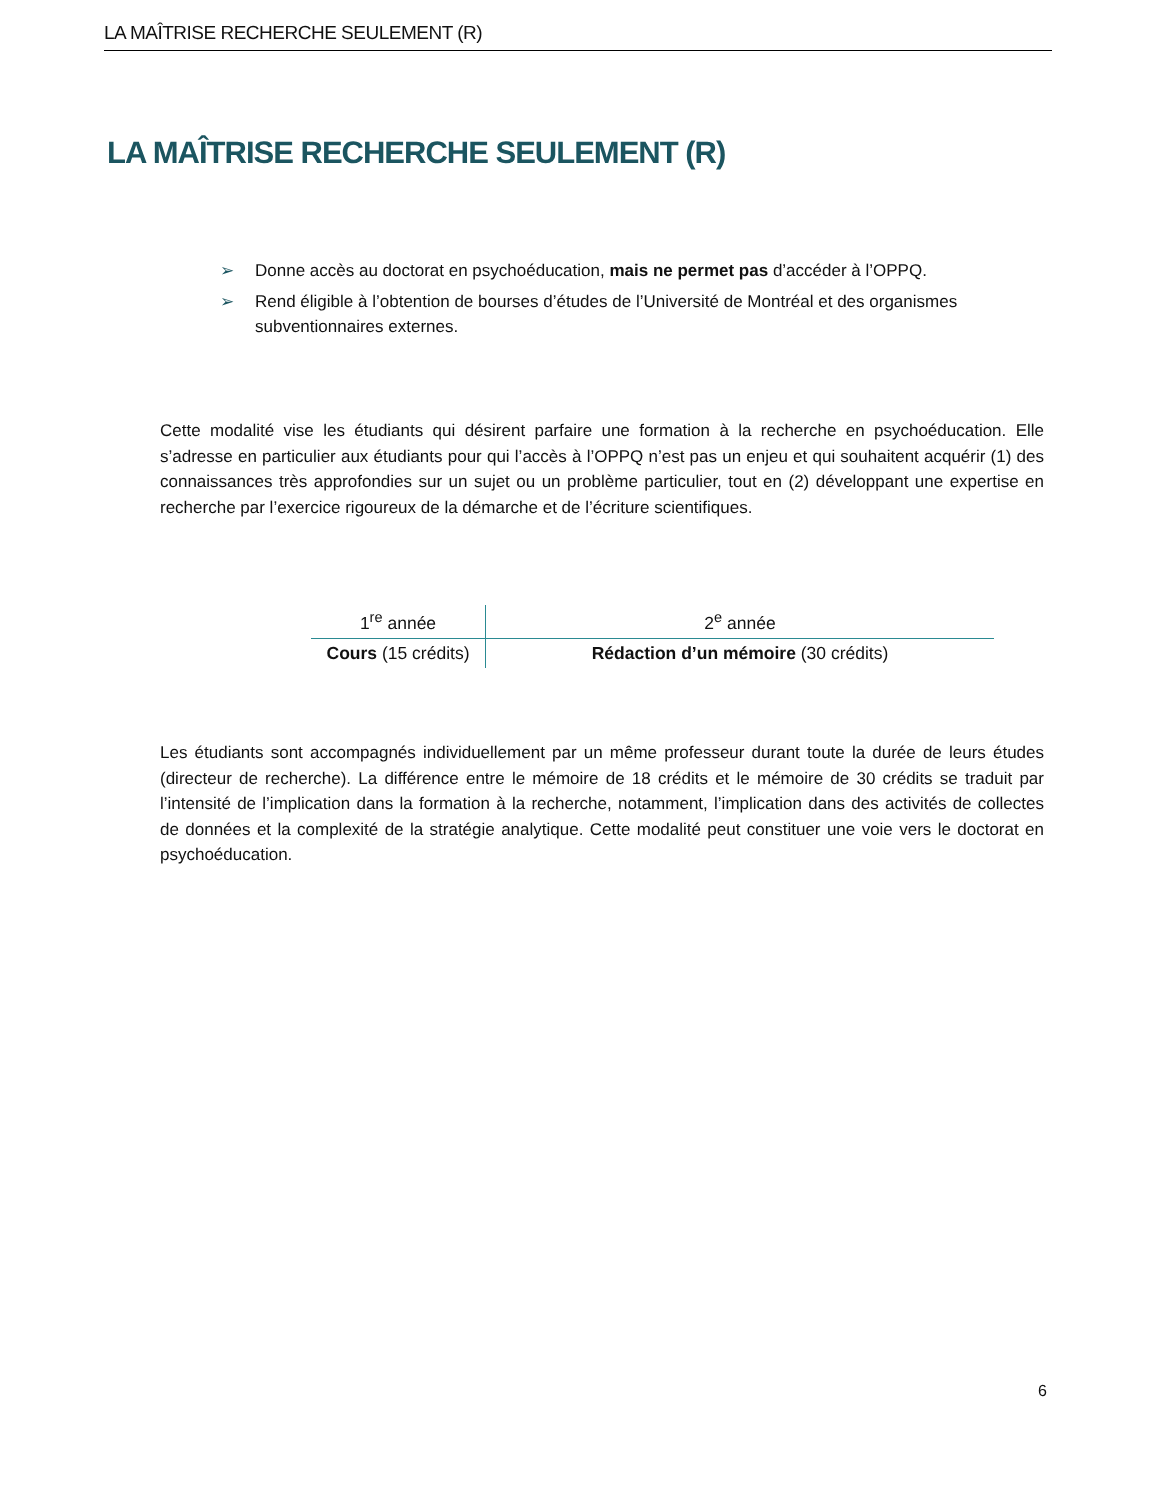LA MAÎTRISE RECHERCHE SEULEMENT (R)
LA MAÎTRISE RECHERCHE SEULEMENT (R)
➢ Donne accès au doctorat en psychoéducation, mais ne permet pas d’accéder à l’OPPQ.
➢ Rend éligible à l’obtention de bourses d’études de l’Université de Montréal et des organismes subventionnaires externes.
Cette modalité vise les étudiants qui désirent parfaire une formation à la recherche en psychoéducation. Elle s’adresse en particulier aux étudiants pour qui l’accès à l’OPPQ n’est pas un enjeu et qui souhaitent acquérir (1) des connaissances très approfondies sur un sujet ou un problème particulier, tout en (2) développant une expertise en recherche par l’exercice rigoureux de la démarche et de l’écriture scientifiques.
| 1<sup>re</sup> année | 2<sup>e</sup> année |
| --- | --- |
| Cours (15 crédits) | Rédaction d’un mémoire (30 crédits) |
Les étudiants sont accompagnés individuellement par un même professeur durant toute la durée de leurs études (directeur de recherche). La différence entre le mémoire de 18 crédits et le mémoire de 30 crédits se traduit par l’intensité de l’implication dans la formation à la recherche, notamment, l’implication dans des activités de collectes de données et la complexité de la stratégie analytique. Cette modalité peut constituer une voie vers le doctorat en psychoéducation.
6